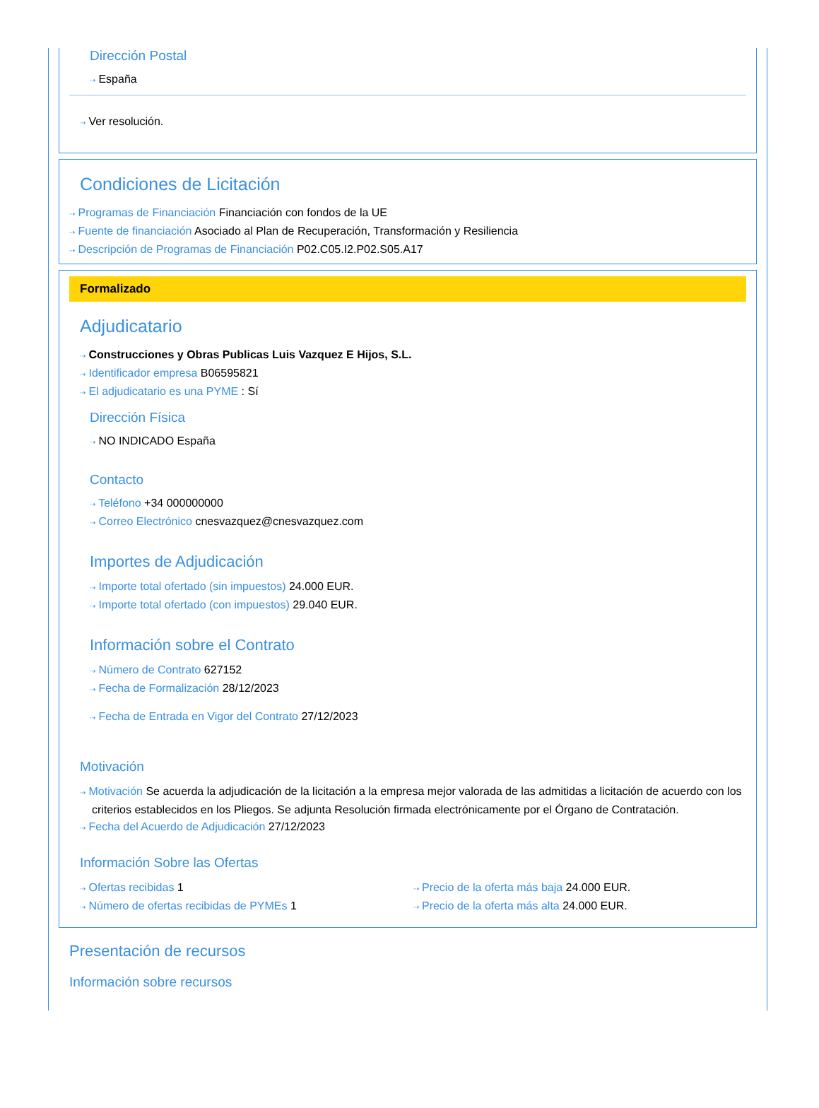Dirección Postal
⇢ España
⇢ Ver resolución.
Condiciones de Licitación
⇢ Programas de Financiación Financiación con fondos de la UE
⇢ Fuente de financiación Asociado al Plan de Recuperación, Transformación y Resiliencia
⇢ Descripción de Programas de Financiación P02.C05.I2.P02.S05.A17
Formalizado
Adjudicatario
⇢ Construcciones y Obras Publicas Luis Vazquez E Hijos, S.L.
⇢ Identificador empresa B06595821
⇢ El adjudicatario es una PYME : Sí
Dirección Física
⇢ NO INDICADO España
Contacto
⇢ Teléfono +34 000000000
⇢ Correo Electrónico cnesvazquez@cnesvazquez.com
Importes de Adjudicación
⇢ Importe total ofertado (sin impuestos) 24.000 EUR.
⇢ Importe total ofertado (con impuestos) 29.040 EUR.
Información sobre el Contrato
⇢ Número de Contrato 627152
⇢ Fecha de Formalización 28/12/2023
⇢ Fecha de Entrada en Vigor del Contrato 27/12/2023
Motivación
⇢ Motivación Se acuerda la adjudicación de la licitación a la empresa mejor valorada de las admitidas a licitación de acuerdo con los criterios establecidos en los Pliegos. Se adjunta Resolución firmada electrónicamente por el Órgano de Contratación.
⇢ Fecha del Acuerdo de Adjudicación 27/12/2023
Información Sobre las Ofertas
⇢ Ofertas recibidas 1
⇢ Número de ofertas recibidas de PYMEs 1
⇢ Precio de la oferta más baja 24.000 EUR.
⇢ Precio de la oferta más alta 24.000 EUR.
Presentación de recursos
Información sobre recursos